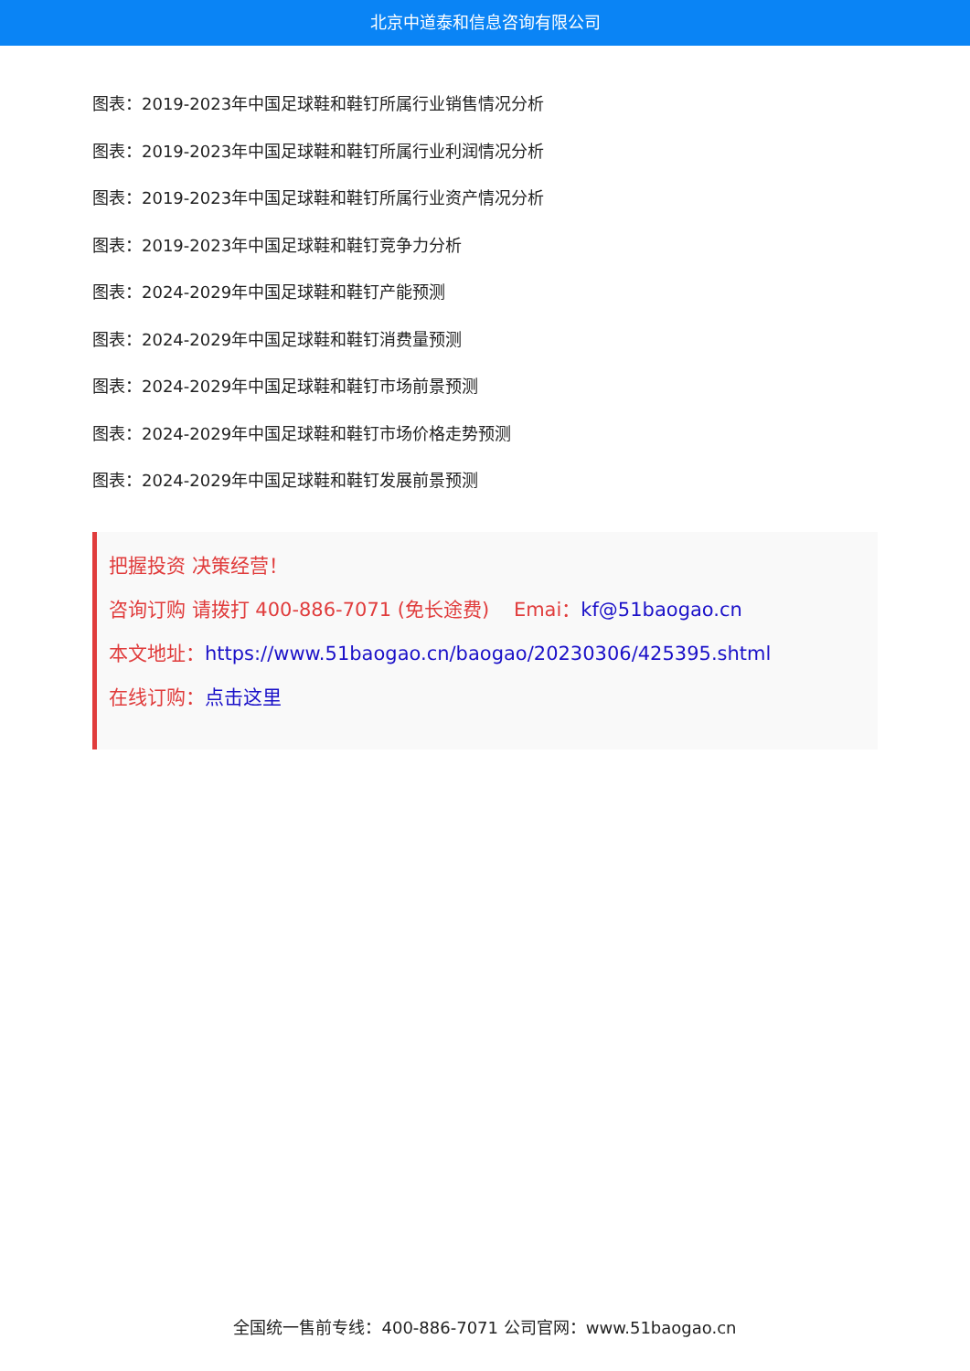北京中道泰和信息咨询有限公司
图表：2019-2023年中国足球鞋和鞋钉所属行业销售情况分析
图表：2019-2023年中国足球鞋和鞋钉所属行业利润情况分析
图表：2019-2023年中国足球鞋和鞋钉所属行业资产情况分析
图表：2019-2023年中国足球鞋和鞋钉竞争力分析
图表：2024-2029年中国足球鞋和鞋钉产能预测
图表：2024-2029年中国足球鞋和鞋钉消费量预测
图表：2024-2029年中国足球鞋和鞋钉市场前景预测
图表：2024-2029年中国足球鞋和鞋钉市场价格走势预测
图表：2024-2029年中国足球鞋和鞋钉发展前景预测
把握投资 决策经营！
咨询订购 请拨打 400-886-7071 (免长途费) Emai：kf@51baogao.cn
本文地址：https://www.51baogao.cn/baogao/20230306/425395.shtml
在线订购：点击这里
全国统一售前专线：400-886-7071 公司官网：www.51baogao.cn